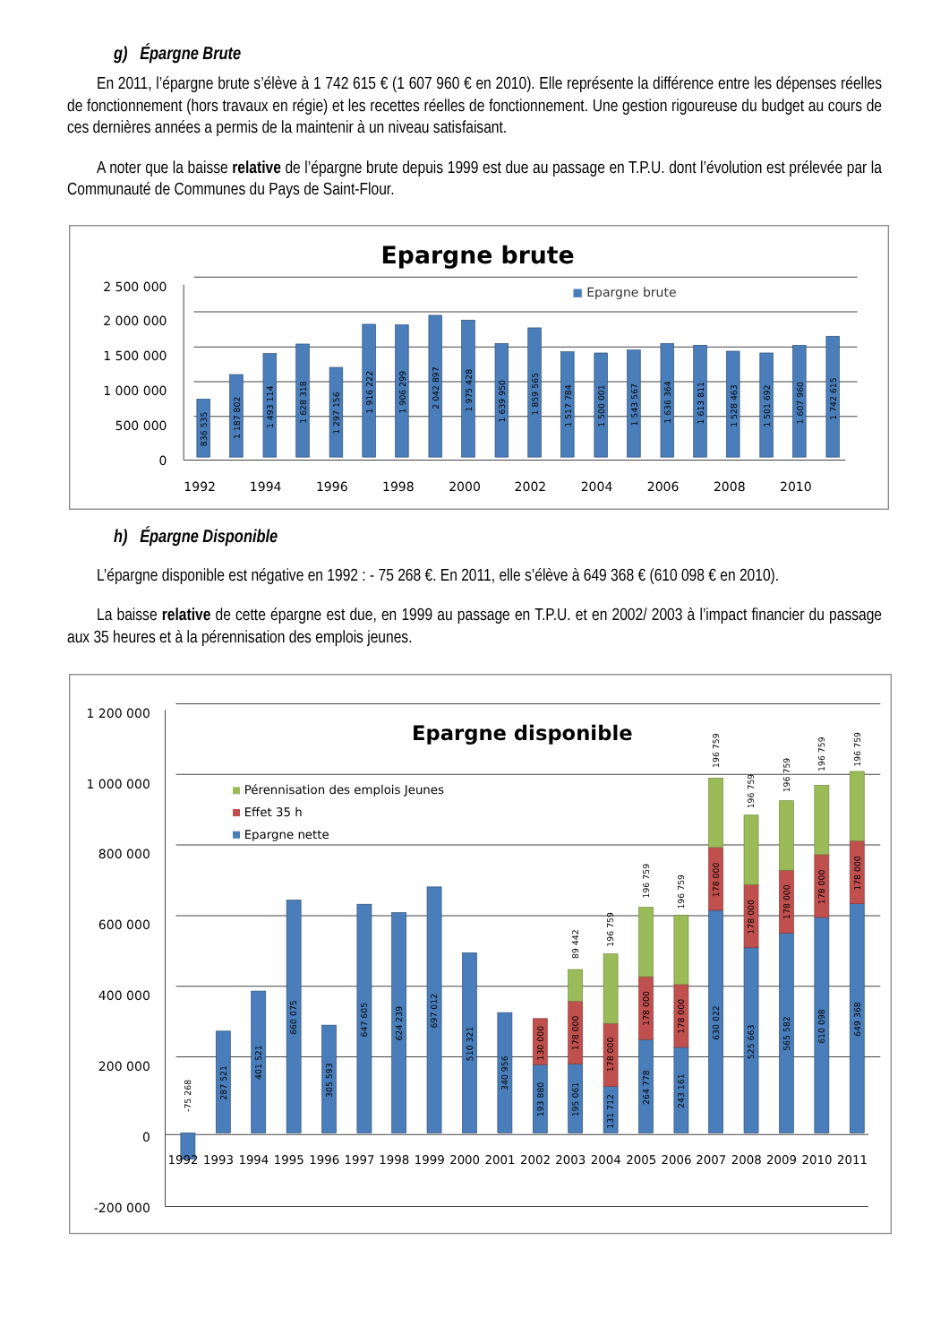g) Épargne Brute
En 2011, l’épargne brute s’élève à 1 742 615 € (1 607 960 € en 2010). Elle représente la différence entre les dépenses réelles de fonctionnement (hors travaux en régie) et les recettes réelles de fonctionnement. Une gestion rigoureuse du budget au cours de ces dernières années a permis de la maintenir à un niveau satisfaisant.
A noter que la baisse relative de l’épargne brute depuis 1999 est due au passage en T.P.U. dont l’évolution est prélevée par la Communauté de Communes du Pays de Saint-Flour.
Epargne brute
2 500 000
2 000 000
1 500 000
1 000 000
500 000
0
Epargne brute
836 535
1 187 802
1 493 114
1 628 318
1 297 156
1 916 222
1 906 299
2 042 897
1 975 428
1 639 950
1 859 565
1 517 784
1 500 001
1 543 567
1 636 364
1 613 811
1 528 463
1 501 692
1 607 960
1 742 615
1992
1994
1996
1998
2000
2002
2004
2006
2008
2010
h) Épargne Disponible
L’épargne disponible est négative en 1992 : - 75 268 €. En 2011, elle s’élève à 649 368 € (610 098 € en 2010).
La baisse relative de cette épargne est due, en 1999 au passage en T.P.U. et en 2002/ 2003 à l’impact financier du passage aux 35 heures et à la pérennisation des emplois jeunes.
1 200 000
1 000 000
800 000
600 000
400 000
200 000
0
-200 000
Epargne disponible
Pérennisation des emplois Jeunes
Effet 35 h
Epargne nette
-75 268
287 521
401 521
660 075
305 593
647 605
624 239
697 012
510 321
340 956
193 880
130 000
195 061
178 000
89 442
131 712
178 000
196 759
264 778
178 000
196 759
243 161
178 000
196 759
630 022
178 000
196 759
525 663
178 000
196 759
565 582
178 000
196 759
610 098
178 000
196 759
649 368
178 000
196 759
1992
1993
1994
1995
1996
1997
1998
1999
2000
2001
2002
2003
2004
2005
2006
2007
2008
2009
2010
2011